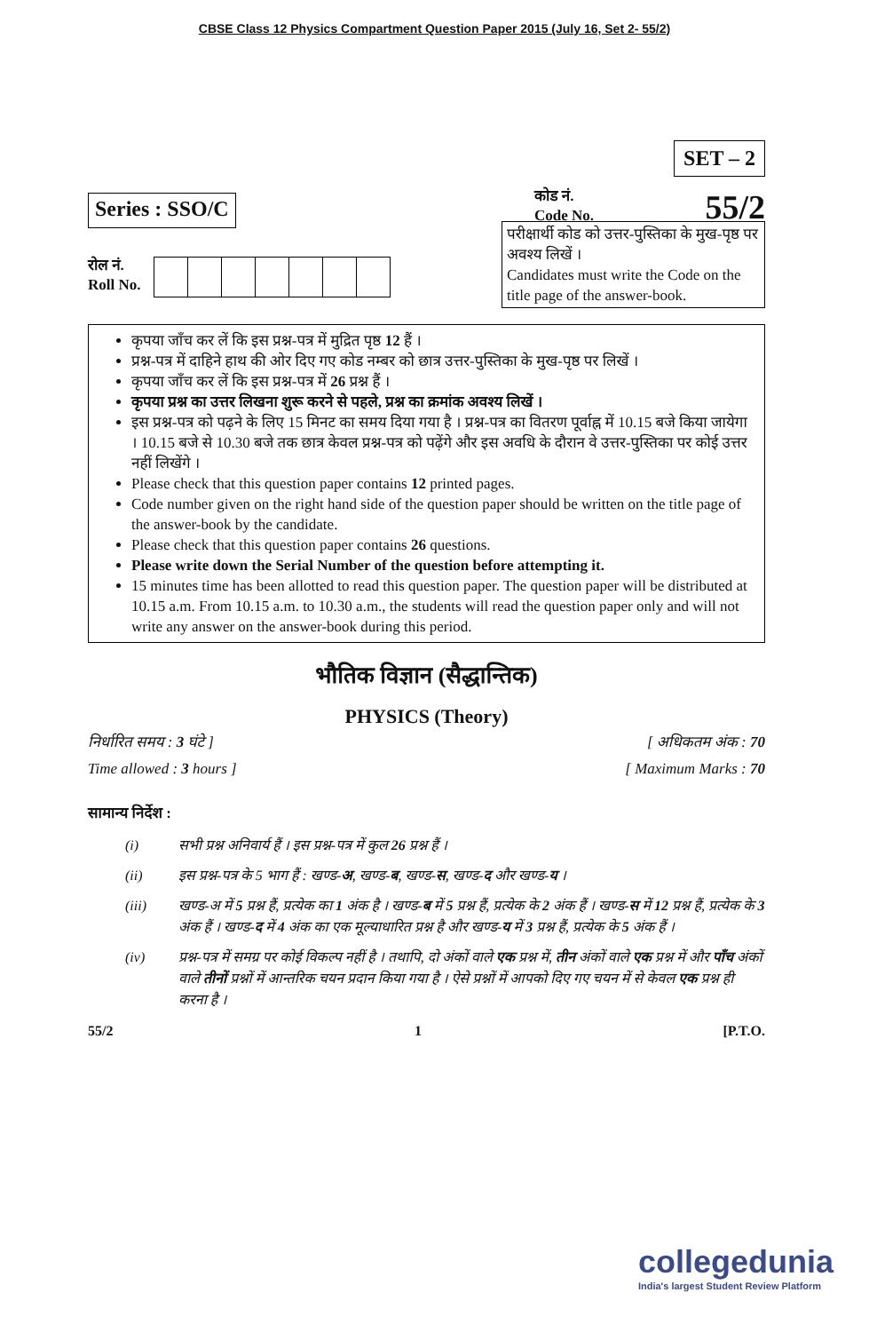CBSE Class 12 Physics Compartment Question Paper 2015 (July 16, Set 2- 55/2)
SET – 2
Series : SSO/C
कोड नं.
Code No.
55/2
रोल नं.
Roll No.
परीक्षार्थी कोड को उत्तर-पुस्तिका के मुख-पृष्ठ पर अवश्य लिखें ।
Candidates must write the Code on the title page of the answer-book.
कृपया जाँच कर लें कि इस प्रश्न-पत्र में मुद्रित पृष्ठ 12 हैं ।
प्रश्न-पत्र में दाहिने हाथ की ओर दिए गए कोड नम्बर को छात्र उत्तर-पुस्तिका के मुख-पृष्ठ पर लिखें ।
कृपया जाँच कर लें कि इस प्रश्न-पत्र में 26 प्रश्न हैं ।
कृपया प्रश्न का उत्तर लिखना शुरू करने से पहले, प्रश्न का क्रमांक अवश्य लिखें ।
इस प्रश्न-पत्र को पढ़ने के लिए 15 मिनट का समय दिया गया है । प्रश्न-पत्र का वितरण पूर्वाह्न में 10.15 बजे किया जायेगा । 10.15 बजे से 10.30 बजे तक छात्र केवल प्रश्न-पत्र को पढ़ेंगे और इस अवधि के दौरान वे उत्तर-पुस्तिका पर कोई उत्तर नहीं लिखेंगे ।
Please check that this question paper contains 12 printed pages.
Code number given on the right hand side of the question paper should be written on the title page of the answer-book by the candidate.
Please check that this question paper contains 26 questions.
Please write down the Serial Number of the question before attempting it.
15 minutes time has been allotted to read this question paper. The question paper will be distributed at 10.15 a.m. From 10.15 a.m. to 10.30 a.m., the students will read the question paper only and will not write any answer on the answer-book during this period.
भौतिक विज्ञान (सैद्धान्तिक)
PHYSICS (Theory)
निर्धारित समय : 3 घंटे ] [ अधिकतम अंक : 70
Time allowed : 3 hours ] [ Maximum Marks : 70
सामान्य निर्देश :
(i) सभी प्रश्न अनिवार्य हैं । इस प्रश्न-पत्र में कुल 26 प्रश्न हैं ।
(ii) इस प्रश्न-पत्र के 5 भाग हैं : खण्ड-अ, खण्ड-ब, खण्ड-स, खण्ड-द और खण्ड-य ।
(iii) खण्ड-अ में 5 प्रश्न हैं, प्रत्येक का 1 अंक है । खण्ड-ब में 5 प्रश्न हैं, प्रत्येक के 2 अंक हैं । खण्ड-स में 12 प्रश्न हैं, प्रत्येक के 3 अंक हैं । खण्ड-द में 4 अंक का एक मूल्याधारित प्रश्न है और खण्ड-य में 3 प्रश्न हैं, प्रत्येक के 5 अंक हैं ।
(iv) प्रश्न-पत्र में समग्र पर कोई विकल्प नहीं है । तथापि, दो अंकों वाले एक प्रश्न में, तीन अंकों वाले एक प्रश्न में और पाँच अंकों वाले तीनों प्रश्नों में आन्तरिक चयन प्रदान किया गया है । ऐसे प्रश्नों में आपको दिए गए चयन में से केवल एक प्रश्न ही करना है ।
55/2 1 [P.T.O.
collegedunia
India's largest Student Review Platform